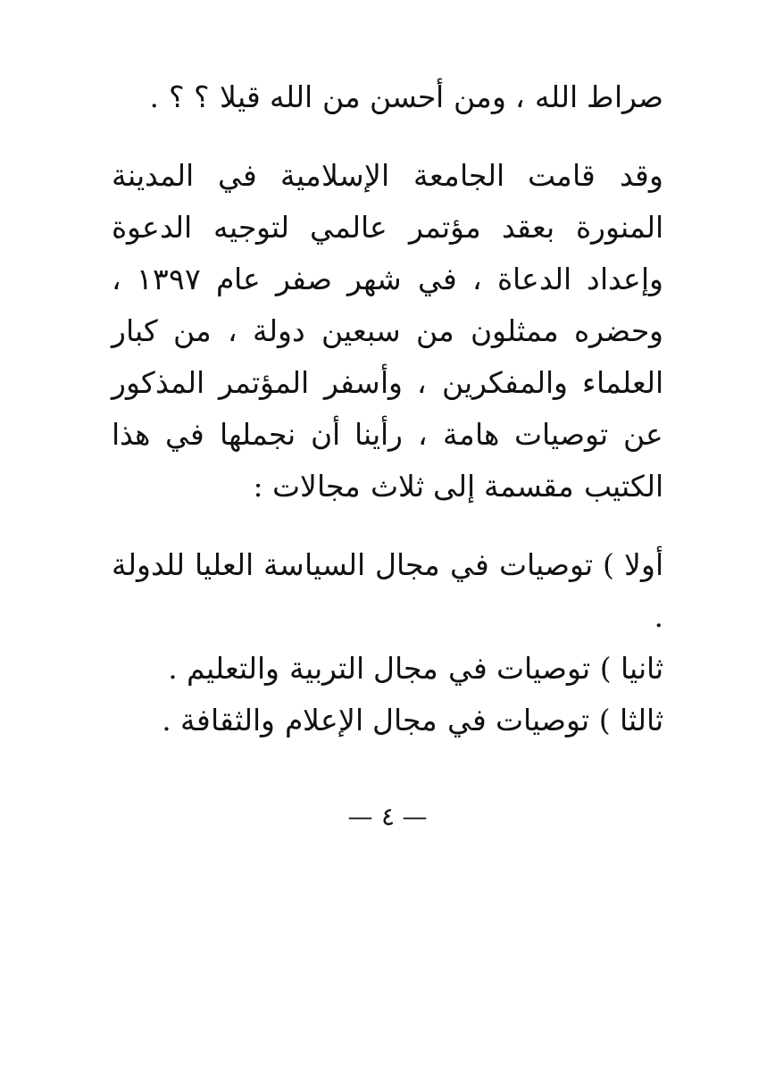صراط الله ، ومن أحسن من الله قيلا ؟ ؟ .
وقد قامت الجامعة الإسلامية في المدينة المنورة بعقد مؤتمر عالمي لتوجيه الدعوة وإعداد الدعاة ، في شهر صفر عام ١٣٩٧ ، وحضره ممثلون من سبعين دولة ، من كبار العلماء والمفكرين ، وأسفر المؤتمر المذكور عن توصيات هامة ، رأينا أن نجملها في هذا الكتيب مقسمة إلى ثلاث مجالات :
أولا ) توصيات في مجال السياسة العليا للدولة .
ثانيا ) توصيات في مجال التربية والتعليم .
ثالثا ) توصيات في مجال الإعلام والثقافة .
— ٤ —